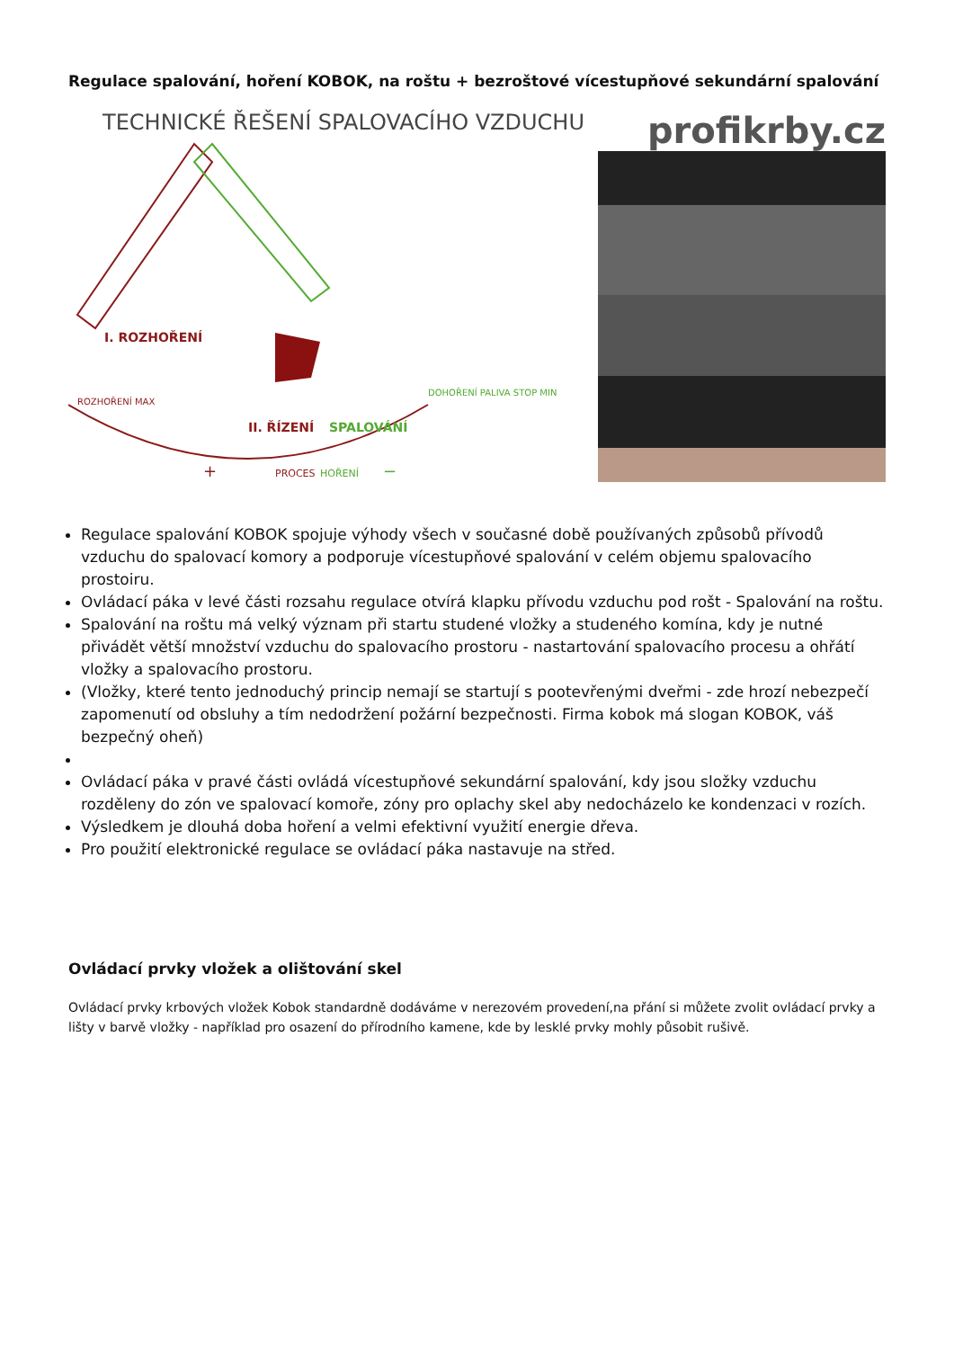Regulace spalování, hoření KOBOK, na roštu + bezroštové vícestupňové sekundární spalování
TECHNICKÉ ŘEŠENÍ SPALOVACÍHO VZDUCHU
I. ROZHOŘENÍ
II. ŘÍZENÍ
SPALOVÁNÍ
ROZHOŘENÍ MAX
DOHOŘENÍ PALIVA STOP MIN
PROCES
HOŘENÍ
+
−
profikrby.cz
Regulace spalování KOBOK spojuje výhody všech v současné době používaných způsobů přívodů vzduchu do spalovací komory a podporuje vícestupňové spalování v celém objemu spalovacího prostoiru.
Ovládací páka v levé části rozsahu regulace otvírá klapku přívodu vzduchu pod rošt - Spalování na roštu.
Spalování na roštu má velký význam při startu studené vložky a studeného komína, kdy je nutné přivádět větší množství vzduchu do spalovacího prostoru - nastartování spalovacího procesu a ohřátí vložky a spalovacího prostoru.
(Vložky, které tento jednoduchý princip nemají se startují s pootevřenými dveřmi - zde hrozí nebezpečí zapomenutí od obsluhy a tím nedodržení požární bezpečnosti. Firma kobok má slogan KOBOK, váš bezpečný oheň)
Ovládací páka v pravé části ovládá vícestupňové sekundární spalování, kdy jsou složky vzduchu rozděleny do zón ve spalovací komoře, zóny pro oplachy skel aby nedocházelo ke kondenzaci v rozích.
Výsledkem je dlouhá doba hoření a velmi efektivní využití energie dřeva.
Pro použití elektronické regulace se ovládací páka nastavuje na střed.
Ovládací prvky vložek a olištování skel
Ovládací prvky krbových vložek Kobok standardně dodáváme v nerezovém provedení,na přání si můžete zvolit ovládací prvky a lišty v barvě vložky - například pro osazení do přírodního kamene, kde by lesklé prvky mohly působit rušivě.